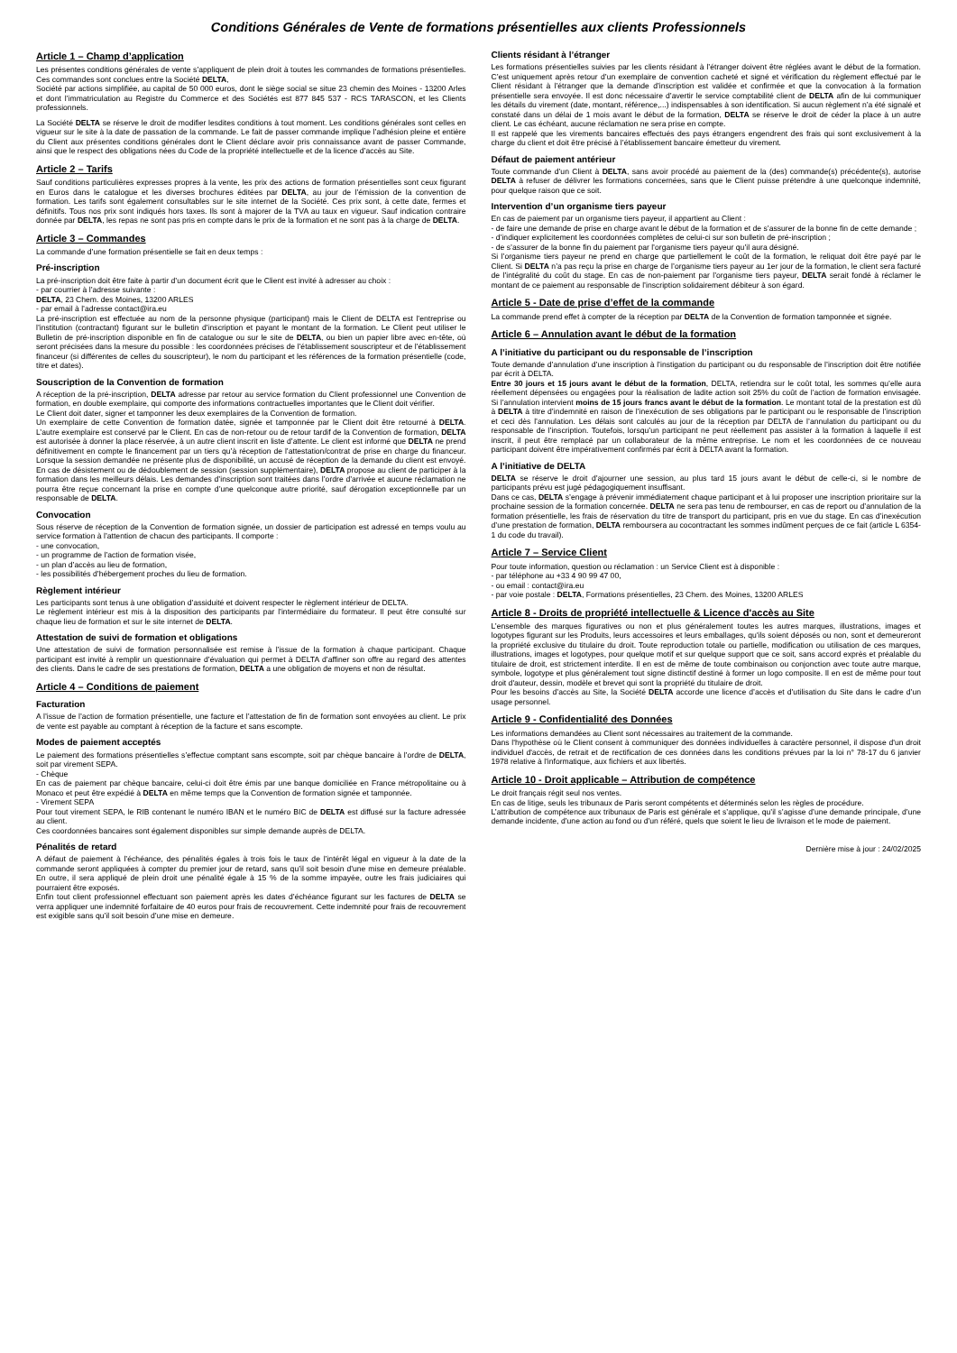Conditions Générales de Vente de formations présentielles aux clients Professionnels
Article 1 – Champ d’application
Les présentes conditions générales de vente s’appliquent de plein droit à toutes les commandes de formations présentielles. Ces commandes sont conclues entre la Société DELTA,
Société par actions simplifiée, au capital de 50 000 euros, dont le siège social se situe 23 chemin des Moines - 13200 Arles et dont l’immatriculation au Registre du Commerce et des Sociétés est 877 845 537 - RCS TARASCON, et les Clients professionnels.
La Société DELTA se réserve le droit de modifier lesdites conditions à tout moment. Les conditions générales sont celles en vigueur sur le site à la date de passation de la commande. Le fait de passer commande implique l’adhésion pleine et entière du Client aux présentes conditions générales dont le Client déclare avoir pris connaissance avant de passer Commande, ainsi que le respect des obligations nées du Code de la propriété intellectuelle et de la licence d’accès au Site.
Article 2 – Tarifs
Sauf conditions particulières expresses propres à la vente, les prix des actions de formation présentielles sont ceux figurant en Euros dans le catalogue et les diverses brochures éditées par DELTA, au jour de l’émission de la convention de formation. Les tarifs sont également consultables sur le site internet de la Société. Ces prix sont, à cette date, fermes et définitifs. Tous nos prix sont indiqués hors taxes. Ils sont à majorer de la TVA au taux en vigueur. Sauf indication contraire donnée par DELTA, les repas ne sont pas pris en compte dans le prix de la formation et ne sont pas à la charge de DELTA.
Article 3 – Commandes
La commande d’une formation présentielle se fait en deux temps :
Pré-inscription
La pré-inscription doit être faite à partir d’un document écrit que le Client est invité à adresser au choix :
- par courrier à l’adresse suivante :
DELTA, 23 Chem. des Moines, 13200 ARLES
- par email à l’adresse contact@ira.eu
La pré-inscription est effectuée au nom de la personne physique (participant) mais le Client de DELTA est l’entreprise ou l’institution (contractant) figurant sur le bulletin d’inscription et payant le montant de la formation. Le Client peut utiliser le Bulletin de pré-inscription disponible en fin de catalogue ou sur le site de DELTA, ou bien un papier libre avec en-tête, où seront précisées dans la mesure du possible : les coordonnées précises de l’établissement souscripteur et de l’établissement financeur (si différentes de celles du souscripteur), le nom du participant et les références de la formation présentielle (code, titre et dates).
Souscription de la Convention de formation
A réception de la pré-inscription, DELTA adresse par retour au service formation du Client professionnel une Convention de formation, en double exemplaire, qui comporte des informations contractuelles importantes que le Client doit vérifier.
Le Client doit dater, signer et tamponner les deux exemplaires de la Convention de formation.
Un exemplaire de cette Convention de formation datée, signée et tamponnée par le Client doit être retourné à DELTA. L’autre exemplaire est conservé par le Client. En cas de non-retour ou de retour tardif de la Convention de formation, DELTA est autorisée à donner la place réservée, à un autre client inscrit en liste d’attente. Le client est informé que DELTA ne prend définitivement en compte le financement par un tiers qu’à réception de l’attestation/contrat de prise en charge du financeur. Lorsque la session demandée ne présente plus de disponibilité, un accusé de réception de la demande du client est envoyé. En cas de désistement ou de dédoublement de session (session supplémentaire), DELTA propose au client de participer à la formation dans les meilleurs délais. Les demandes d’inscription sont traitées dans l’ordre d’arrivée et aucune réclamation ne pourra être reçue concernant la prise en compte d’une quelconque autre priorité, sauf dérogation exceptionnelle par un responsable de DELTA.
Convocation
Sous réserve de réception de la Convention de formation signée, un dossier de participation est adressé en temps voulu au service formation à l’attention de chacun des participants. Il comporte :
- une convocation,
- un programme de l’action de formation visée,
- un plan d’accès au lieu de formation,
- les possibilités d’hébergement proches du lieu de formation.
Règlement intérieur
Les participants sont tenus à une obligation d’assiduité et doivent respecter le règlement intérieur de DELTA.
Le règlement intérieur est mis à la disposition des participants par l’intermédiaire du formateur. Il peut être consulté sur chaque lieu de formation et sur le site internet de DELTA.
Attestation de suivi de formation et obligations
Une attestation de suivi de formation personnalisée est remise à l’issue de la formation à chaque participant. Chaque participant est invité à remplir un questionnaire d’évaluation qui permet à DELTA d’affiner son offre au regard des attentes des clients. Dans le cadre de ses prestations de formation, DELTA a une obligation de moyens et non de résultat.
Article 4 – Conditions de paiement
Facturation
A l’issue de l’action de formation présentielle, une facture et l’attestation de fin de formation sont envoyées au client. Le prix de vente est payable au comptant à réception de la facture et sans escompte.
Modes de paiement acceptés
Le paiement des formations présentielles s’effectue comptant sans escompte, soit par chèque bancaire à l’ordre de DELTA, soit par virement SEPA.
- Chèque
En cas de paiement par chèque bancaire, celui-ci doit être émis par une banque domiciliée en France métropolitaine ou à Monaco et peut être expédié à DELTA en même temps que la Convention de formation signée et tamponnée.
- Virement SEPA
Pour tout virement SEPA, le RIB contenant le numéro IBAN et le numéro BIC de DELTA est diffusé sur la facture adressée au client.
Ces coordonnées bancaires sont également disponibles sur simple demande auprès de DELTA.
Pénalités de retard
A défaut de paiement à l’échéance, des pénalités égales à trois fois le taux de l’intérêt légal en vigueur à la date de la commande seront appliquées à compter du premier jour de retard, sans qu’il soit besoin d’une mise en demeure préalable. En outre, il sera appliqué de plein droit une pénalité égale à 15 % de la somme impayée, outre les frais judiciaires qui pourraient être exposés.
Enfin tout client professionnel effectuant son paiement après les dates d’échéance figurant sur les factures de DELTA se verra appliquer une indemnité forfaitaire de 40 euros pour frais de recouvrement. Cette indemnité pour frais de recouvrement est exigible sans qu’il soit besoin d’une mise en demeure.
Clients résidant à l’étranger
Les formations présentielles suivies par les clients résidant à l’étranger doivent être réglées avant le début de la formation. C’est uniquement après retour d’un exemplaire de convention cacheté et signé et vérification du règlement effectué par le Client résidant à l’étranger que la demande d’inscription est validée et confirmée et que la convocation à la formation présentielle sera envoyée. Il est donc nécessaire d’avertir le service comptabilité client de DELTA afin de lui communiquer les détails du virement (date, montant, référence,...) indispensables à son identification. Si aucun règlement n’a été signalé et constaté dans un délai de 1 mois avant le début de la formation, DELTA se réserve le droit de céder la place à un autre client. Le cas échéant, aucune réclamation ne sera prise en compte.
Il est rappelé que les virements bancaires effectués des pays étrangers engendrent des frais qui sont exclusivement à la charge du client et doit être précisé à l’établissement bancaire émetteur du virement.
Défaut de paiement antérieur
Toute commande d’un Client à DELTA, sans avoir procédé au paiement de la (des) commande(s) précédente(s), autorise DELTA à refuser de délivrer les formations concernées, sans que le Client puisse prétendre à une quelconque indemnité, pour quelque raison que ce soit.
Intervention d’un organisme tiers payeur
En cas de paiement par un organisme tiers payeur, il appartient au Client :
- de faire une demande de prise en charge avant le début de la formation et de s’assurer de la bonne fin de cette demande ;
- d’indiquer explicitement les coordonnées complètes de celui-ci sur son bulletin de pré-inscription ;
- de s’assurer de la bonne fin du paiement par l’organisme tiers payeur qu’il aura désigné.
Si l’organisme tiers payeur ne prend en charge que partiellement le coût de la formation, le reliquat doit être payé par le Client. Si DELTA n’a pas reçu la prise en charge de l’organisme tiers payeur au 1er jour de la formation, le client sera facturé de l’intégralité du coût du stage. En cas de non-paiement par l’organisme tiers payeur, DELTA serait fondé à réclamer le montant de ce paiement au responsable de l’inscription solidairement débiteur à son égard.
Article 5 - Date de prise d’effet de la commande
La commande prend effet à compter de la réception par DELTA de la Convention de formation tamponnée et signée.
Article 6 – Annulation avant le début de la formation
A l’initiative du participant ou du responsable de l’inscription
Toute demande d’annulation d’une inscription à l’instigation du participant ou du responsable de l’inscription doit être notifiée par écrit à DELTA.
Entre 30 jours et 15 jours avant le début de la formation, DELTA, retiendra sur le coût total, les sommes qu’elle aura réellement dépensées ou engagées pour la réalisation de ladite action soit 25% du coût de l’action de formation envisagée. Si l’annulation intervient moins de 15 jours francs avant le début de la formation. Le montant total de la prestation est dû à DELTA à titre d’indemnité en raison de l’inexécution de ses obligations par le participant ou le responsable de l’inscription et ceci dès l’annulation. Les délais sont calculés au jour de la réception par DELTA de l’annulation du participant ou du responsable de l’inscription. Toutefois, lorsqu’un participant ne peut réellement pas assister à la formation à laquelle il est inscrit, il peut être remplacé par un collaborateur de la même entreprise. Le nom et les coordonnées de ce nouveau participant doivent être impérativement confirmés par écrit à DELTA avant la formation.
A l’initiative de DELTA
DELTA se réserve le droit d’ajourner une session, au plus tard 15 jours avant le début de celle-ci, si le nombre de participants prévu est jugé pédagogiquement insuffisant.
Dans ce cas, DELTA s’engage à prévenir immédiatement chaque participant et à lui proposer une inscription prioritaire sur la prochaine session de la formation concernée. DELTA ne sera pas tenu de rembourser, en cas de report ou d’annulation de la formation présentielle, les frais de réservation du titre de transport du participant, pris en vue du stage. En cas d’inexécution d’une prestation de formation, DELTA remboursera au cocontractant les sommes indûment perçues de ce fait (article L 6354-1 du code du travail).
Article 7 – Service Client
Pour toute information, question ou réclamation : un Service Client est à disponible :
- par téléphone au +33 4 90 99 47 00,
- ou email : contact@ira.eu
- par voie postale : DELTA, Formations présentielles, 23 Chem. des Moines, 13200 ARLES
Article 8 - Droits de propriété intellectuelle & Licence d'accès au Site
L’ensemble des marques figuratives ou non et plus généralement toutes les autres marques, illustrations, images et logotypes figurant sur les Produits, leurs accessoires et leurs emballages, qu'ils soient déposés ou non, sont et demeureront la propriété exclusive du titulaire du droit. Toute reproduction totale ou partielle, modification ou utilisation de ces marques, illustrations, images et logotypes, pour quelque motif et sur quelque support que ce soit, sans accord exprès et préalable du titulaire de droit, est strictement interdite. Il en est de même de toute combinaison ou conjonction avec toute autre marque, symbole, logotype et plus généralement tout signe distinctif destiné à former un logo composite. Il en est de même pour tout droit d'auteur, dessin, modèle et brevet qui sont la propriété du titulaire de droit.
Pour les besoins d’accès au Site, la Société DELTA accorde une licence d’accès et d’utilisation du Site dans le cadre d’un usage personnel.
Article 9 - Confidentialité des Données
Les informations demandées au Client sont nécessaires au traitement de la commande.
Dans l'hypothèse où le Client consent à communiquer des données individuelles à caractère personnel, il dispose d'un droit individuel d'accès, de retrait et de rectification de ces données dans les conditions prévues par la loi n° 78-17 du 6 janvier 1978 relative à l'informatique, aux fichiers et aux libertés.
Article 10 - Droit applicable – Attribution de compétence
Le droit français régit seul nos ventes.
En cas de litige, seuls les tribunaux de Paris seront compétents et déterminés selon les règles de procédure.
L’attribution de compétence aux tribunaux de Paris est générale et s’applique, qu’il s’agisse d’une demande principale, d’une demande incidente, d’une action au fond ou d’un référé, quels que soient le lieu de livraison et le mode de paiement.
Dernière mise à jour : 24/02/2025